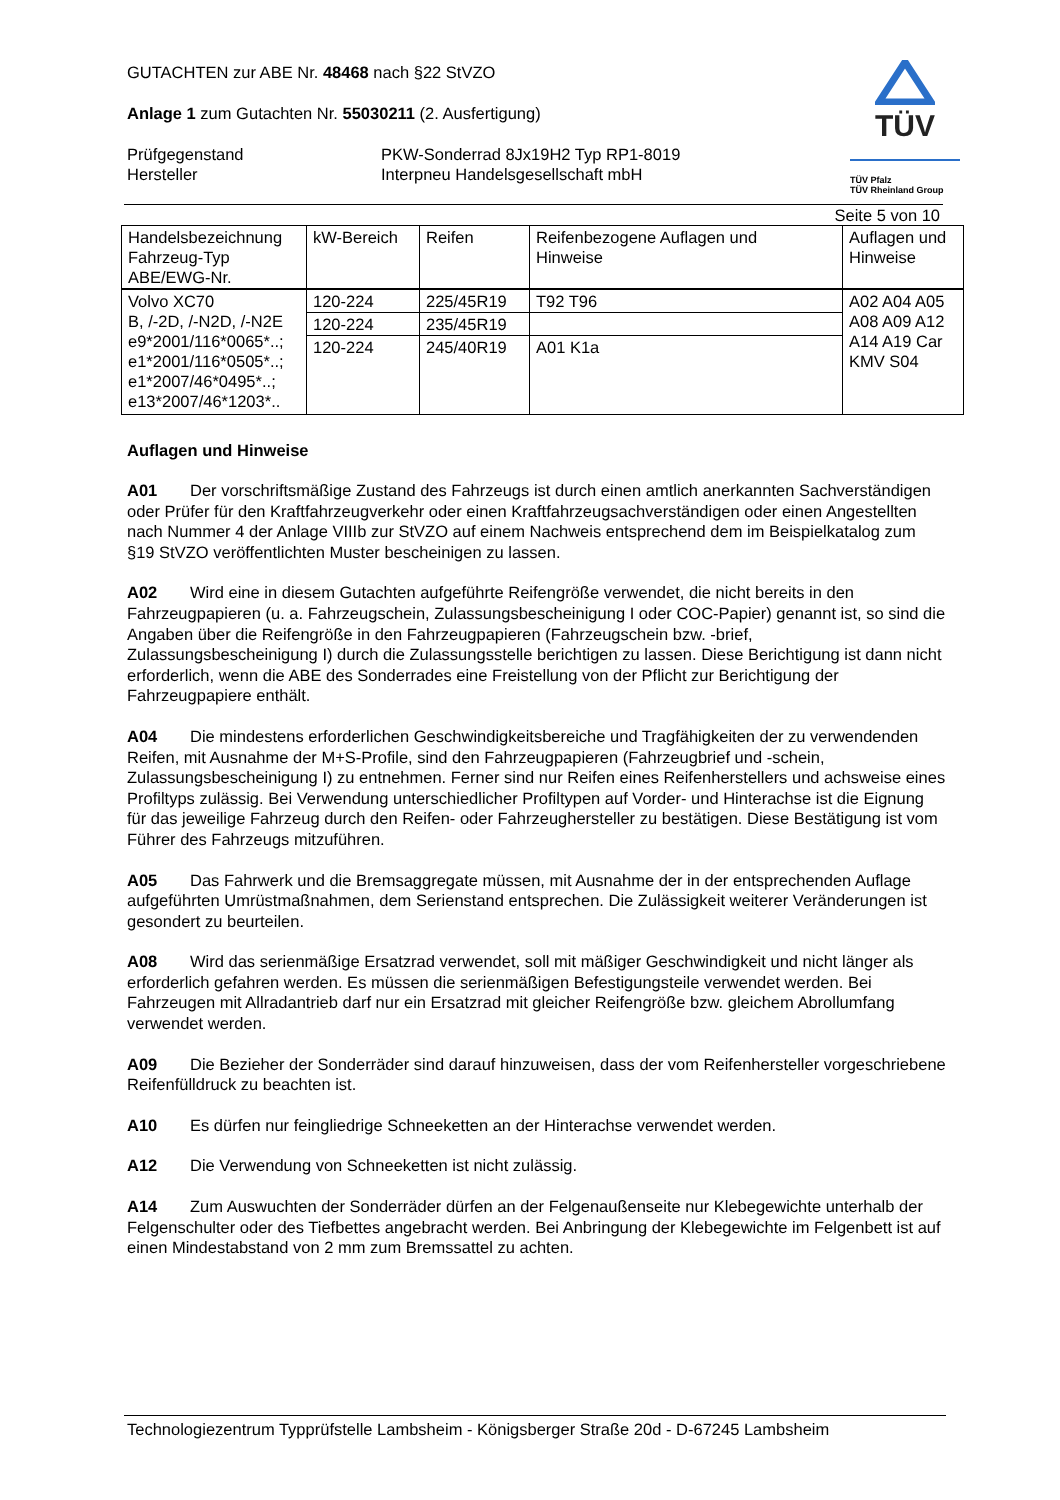TÜV
TÜV Pfalz
TÜV Rheinland Group
GUTACHTEN zur ABE Nr. 48468 nach §22 StVZO
Anlage 1 zum Gutachten Nr. 55030211 (2. Ausfertigung)
Prüfgegenstand PKW-Sonderrad 8Jx19H2 Typ RP1-8019
Hersteller Interpneu Handelsgesellschaft mbH
Seite 5 von 10
| Handelsbezeichnung Fahrzeug-Typ ABE/EWG-Nr. | kW-Bereich | Reifen | Reifenbezogene Auflagen und Hinweise | Auflagen und Hinweise |
| Volvo XC70 B, /-2D, /-N2D, /-N2E e9*2001/116*0065*..; e1*2001/116*0505*..; e1*2007/46*0495*..; e13*2007/46*1203*.. | 120-224 | 225/45R19 | T92 T96 | A02 A04 A05 A08 A09 A12 A14 A19 Car KMV S04 |
| | 120-224 | 235/45R19 | | |
| | 120-224 | 245/40R19 | A01 K1a | |
Auflagen und Hinweise
A01 Der vorschriftsmäßige Zustand des Fahrzeugs ist durch einen amtlich anerkannten Sachverständigen oder Prüfer für den Kraftfahrzeugverkehr oder einen Kraftfahrzeugsachverständigen oder einen Angestellten nach Nummer 4 der Anlage VIIIb zur StVZO auf einem Nachweis entsprechend dem im Beispielkatalog zum §19 StVZO veröffentlichten Muster bescheinigen zu lassen.
A02 Wird eine in diesem Gutachten aufgeführte Reifengröße verwendet, die nicht bereits in den Fahrzeugpapieren (u. a. Fahrzeugschein, Zulassungsbescheinigung I oder COC-Papier) genannt ist, so sind die Angaben über die Reifengröße in den Fahrzeugpapieren (Fahrzeugschein bzw. -brief, Zulassungsbescheinigung I) durch die Zulassungsstelle berichtigen zu lassen. Diese Berichtigung ist dann nicht erforderlich, wenn die ABE des Sonderrades eine Freistellung von der Pflicht zur Berichtigung der Fahrzeugpapiere enthält.
A04 Die mindestens erforderlichen Geschwindigkeitsbereiche und Tragfähigkeiten der zu verwendenden Reifen, mit Ausnahme der M+S-Profile, sind den Fahrzeugpapieren (Fahrzeugbrief und -schein, Zulassungsbescheinigung I) zu entnehmen. Ferner sind nur Reifen eines Reifenherstellers und achsweise eines Profiltyps zulässig. Bei Verwendung unterschiedlicher Profiltypen auf Vorder- und Hinterachse ist die Eignung für das jeweilige Fahrzeug durch den Reifen- oder Fahrzeughersteller zu bestätigen. Diese Bestätigung ist vom Führer des Fahrzeugs mitzuführen.
A05 Das Fahrwerk und die Bremsaggregate müssen, mit Ausnahme der in der entsprechenden Auflage aufgeführten Umrüstmaßnahmen, dem Serienstand entsprechen. Die Zulässigkeit weiterer Veränderungen ist gesondert zu beurteilen.
A08 Wird das serienmäßige Ersatzrad verwendet, soll mit mäßiger Geschwindigkeit und nicht länger als erforderlich gefahren werden. Es müssen die serienmäßigen Befestigungsteile verwendet werden. Bei Fahrzeugen mit Allradantrieb darf nur ein Ersatzrad mit gleicher Reifengröße bzw. gleichem Abrollumfang verwendet werden.
A09 Die Bezieher der Sonderräder sind darauf hinzuweisen, dass der vom Reifenhersteller vorgeschriebene Reifenfülldruck zu beachten ist.
A10 Es dürfen nur feingliedrige Schneeketten an der Hinterachse verwendet werden.
A12 Die Verwendung von Schneeketten ist nicht zulässig.
A14 Zum Auswuchten der Sonderräder dürfen an der Felgenaußenseite nur Klebegewichte unterhalb der Felgenschulter oder des Tiefbettes angebracht werden. Bei Anbringung der Klebegewichte im Felgenbett ist auf einen Mindestabstand von 2 mm zum Bremssattel zu achten.
Technologiezentrum Typprüfstelle Lambsheim - Königsberger Straße 20d - D-67245 Lambsheim